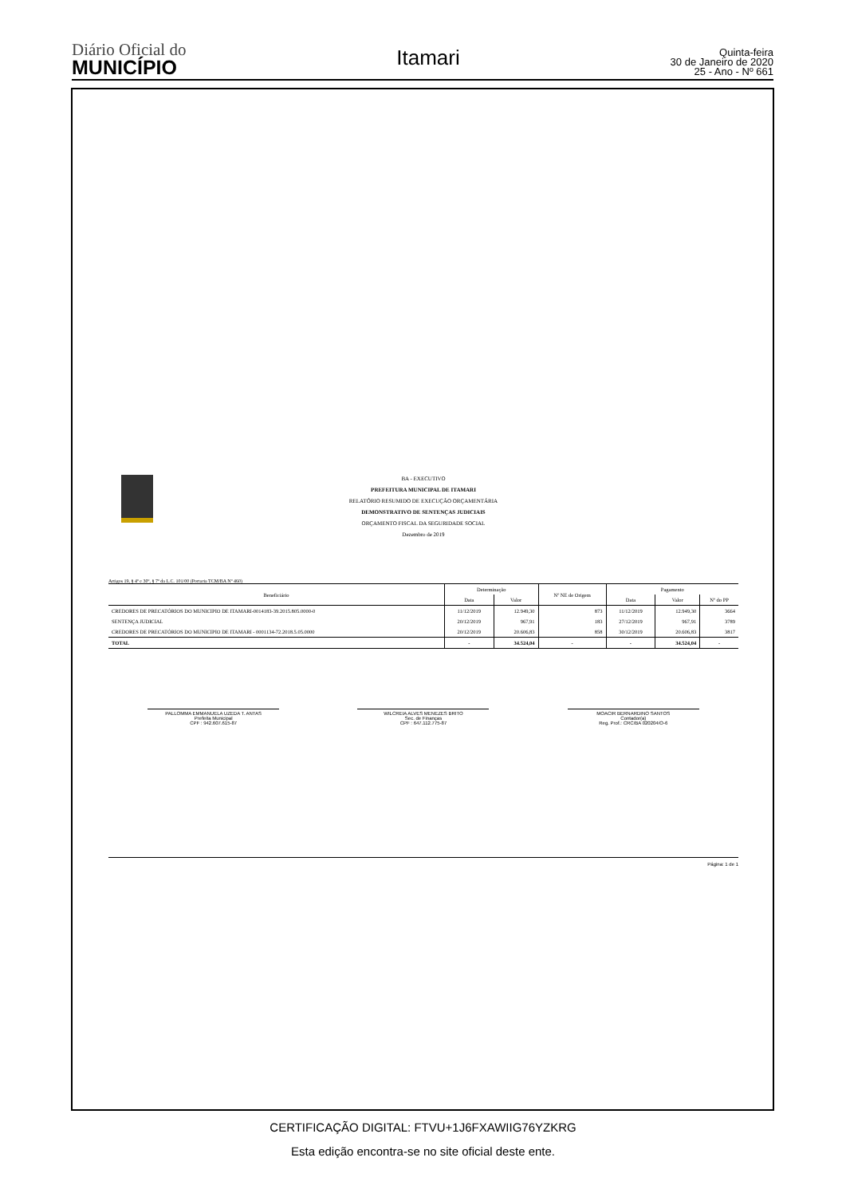Diário Oficial do
MUNICÍPIO
Itamari
Quinta-feira
30 de Janeiro de 2020
25 - Ano - Nº 661
BA - EXECUTIVO
PREFEITURA MUNICIPAL DE ITAMARI
RELATÓRIO RESUMIDO DE EXECUÇÃO ORÇAMENTÁRIA
DEMONSTRATIVO DE SENTENÇAS JUDICIAIS
ORÇAMENTO FISCAL DA SEGURIDADE SOCIAL
Dezembro de 2019
Artigos 19, § 4º e 30º, § 7º da L.C. 101/00 (Portaria TCM/BA Nº 460)
| Beneficiário | Determinação | | Nº NE de Origem | Pagamento | | |
| --- | --- | --- | --- | --- | --- | --- |
| | Data | Valor | | Data | Valor | Nº do PP |
| CREDORES DE PRECATÓRIOS DO MUNICIPIO DE ITAMARI-0014183-39.2015.805.0000-0 | 11/12/2019 | 12.949,30 | 873 | 11/12/2019 | 12.949,30 | 3664 |
| SENTENÇA JUDICIAL | 20/12/2019 | 967,91 | 183 | 27/12/2019 | 967,91 | 3789 |
| CREDORES DE PRECATÓRIOS DO MUNICIPIO DE ITAMARI - 0001134-72.2018.5.05.0000 | 20/12/2019 | 20.606,83 | 858 | 30/12/2019 | 20.606,83 | 3817 |
| TOTAL | - | 34.524,04 | - | - | 34.524,04 | - |
PALLOMMA EMMANUELA UZEDA T. ANTAS
Prefeita Municipal
CPF : 942.607.615-87
WILCREIA ALVES MENEZES BRITO
Sec. de Finanças
CPF : 647.112.775-87
MOACIR BERNARDINO SANTOS
Contador(a)
Reg. Prof.: CRC/BA 020204/O-6
Página: 1 de 1
CERTIFICAÇÃO DIGITAL: FTVU+1J6FXAWIIG76YZKRG
Esta edição encontra-se no site oficial deste ente.